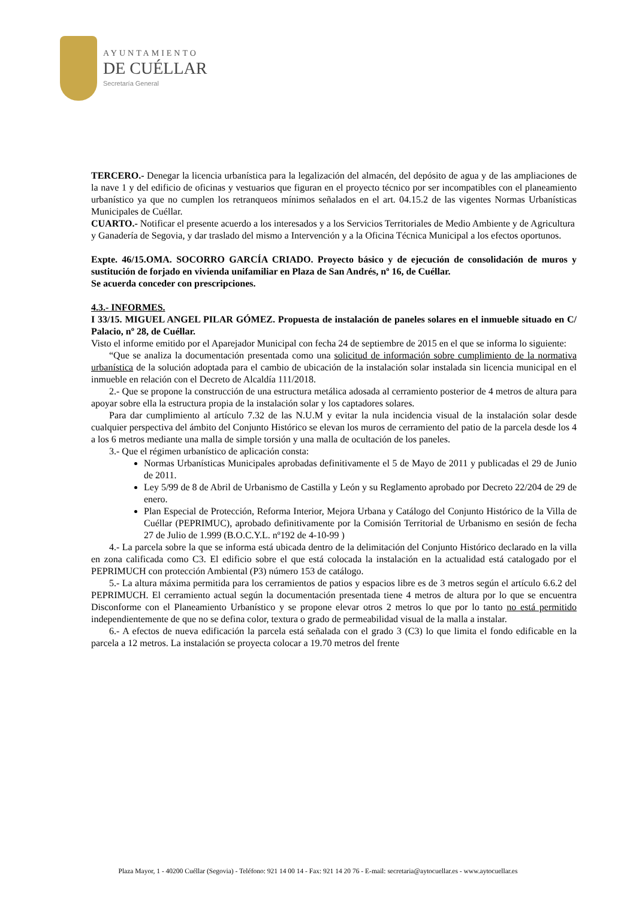AYUNTAMIENTO
DE CUÉLLAR
Secretaría General
TERCERO.- Denegar la licencia urbanística para la legalización del almacén, del depósito de agua y de las ampliaciones de la nave 1 y del edificio de oficinas y vestuarios que figuran en el proyecto técnico por ser incompatibles con el planeamiento urbanístico ya que no cumplen los retranqueos mínimos señalados en el art. 04.15.2 de las vigentes Normas Urbanísticas Municipales de Cuéllar.
CUARTO.- Notificar el presente acuerdo a los interesados y a los Servicios Territoriales de Medio Ambiente y de Agricultura y Ganadería de Segovia, y dar traslado del mismo a Intervención y a la Oficina Técnica Municipal a los efectos oportunos.
Expte. 46/15.OMA. SOCORRO GARCÍA CRIADO. Proyecto básico y de ejecución de consolidación de muros y sustitución de forjado en vivienda unifamiliar en Plaza de San Andrés, nº 16, de Cuéllar.
Se acuerda conceder con prescripciones.
4.3.- INFORMES.
I 33/15. MIGUEL ANGEL PILAR GÓMEZ. Propuesta de instalación de paneles solares en el inmueble situado en C/ Palacio, nº 28, de Cuéllar.
Visto el informe emitido por el Aparejador Municipal con fecha 24 de septiembre de 2015 en el que se informa lo siguiente:
“Que se analiza la documentación presentada como una solicitud de información sobre cumplimiento de la normativa urbanística de la solución adoptada para el cambio de ubicación de la instalación solar instalada sin licencia municipal en el inmueble en relación con el Decreto de Alcaldía 111/2018.
2.- Que se propone la construcción de una estructura metálica adosada al cerramiento posterior de 4 metros de altura para apoyar sobre ella la estructura propia de la instalación solar y los captadores solares.
Para dar cumplimiento al artículo 7.32 de las N.U.M y evitar la nula incidencia visual de la instalación solar desde cualquier perspectiva del ámbito del Conjunto Histórico se elevan los muros de cerramiento del patio de la parcela desde los 4 a los 6 metros mediante una malla de simple torsión y una malla de ocultación de los paneles.
3.- Que el régimen urbanístico de aplicación consta:
Normas Urbanísticas Municipales aprobadas definitivamente el 5 de Mayo de 2011 y publicadas el 29 de Junio de 2011.
Ley 5/99 de 8 de Abril de Urbanismo de Castilla y León y su Reglamento aprobado por Decreto 22/204 de 29 de enero.
Plan Especial de Protección, Reforma Interior, Mejora Urbana y Catálogo del Conjunto Histórico de la Villa de Cuéllar (PEPRIMUC), aprobado definitivamente por la Comisión Territorial de Urbanismo en sesión de fecha 27 de Julio de 1.999 (B.O.C.Y.L. nº192 de 4-10-99 )
4.- La parcela sobre la que se informa está ubicada dentro de la delimitación del Conjunto Histórico declarado en la villa en zona calificada como C3. El edificio sobre el que está colocada la instalación en la actualidad está catalogado por el PEPRIMUCH con protección Ambiental (P3) número 153 de catálogo.
5.- La altura máxima permitida para los cerramientos de patios y espacios libre es de 3 metros según el artículo 6.6.2 del PEPRIMUCH. El cerramiento actual según la documentación presentada tiene 4 metros de altura por lo que se encuentra Disconforme con el Planeamiento Urbanístico y se propone elevar otros 2 metros lo que por lo tanto no está permitido independientemente de que no se defina color, textura o grado de permeabilidad visual de la malla a instalar.
6.- A efectos de nueva edificación la parcela está señalada con el grado 3 (C3) lo que limita el fondo edificable en la parcela a 12 metros. La instalación se proyecta colocar a 19.70 metros del frente
Plaza Mayor, 1 - 40200 Cuéllar (Segovia) - Teléfono: 921 14 00 14 - Fax: 921 14 20 76 - E-mail: secretaria@aytocuellar.es - www.aytocuellar.es